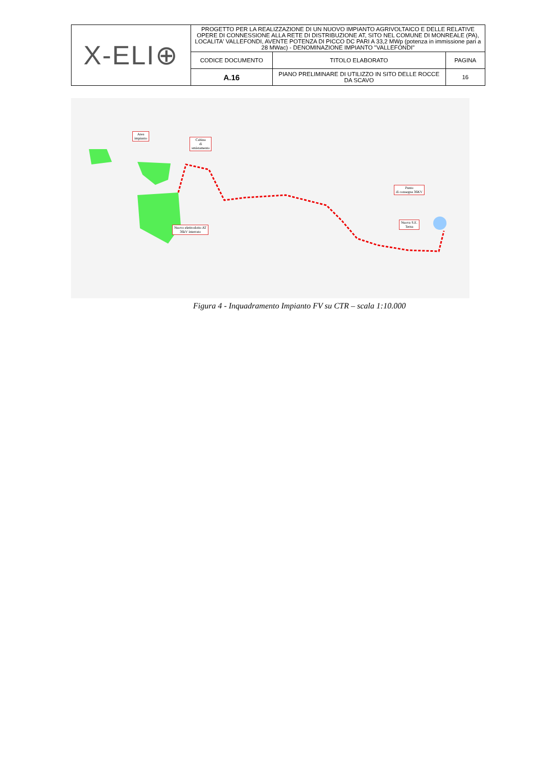| X-ELI⊕ | PROGETTO PER LA REALIZZAZIONE DI UN NUOVO IMPIANTO AGRIVOLTAICO E DELLE RELATIVE OPERE DI CONNESSIONE ALLA RETE DI DISTRIBUZIONE AT, SITO NEL COMUNE DI MONREALE (PA), LOCALITA' VALLEFONDI, AVENTE POTENZA DI PICCO DC PARI A 33,2 MWp (potenza in immissione pari a 28 MWac) - DENOMINAZIONE IMPIANTO "VALLEFONDI" | | |
| | CODICE DOCUMENTO | TITOLO ELABORATO | PAGINA |
| | A.16 | PIANO PRELIMINARE DI UTILIZZO IN SITO DELLE ROCCE DA SCAVO | 16 |
Area
impianto
Cabina
di
smistamento
Nuovo elettrodotto AT
36kV interrato
Punto
di consegna 36KV
Nuova S.E.
Terna
Figura 4 - Inquadramento Impianto FV su CTR – scala 1:10.000